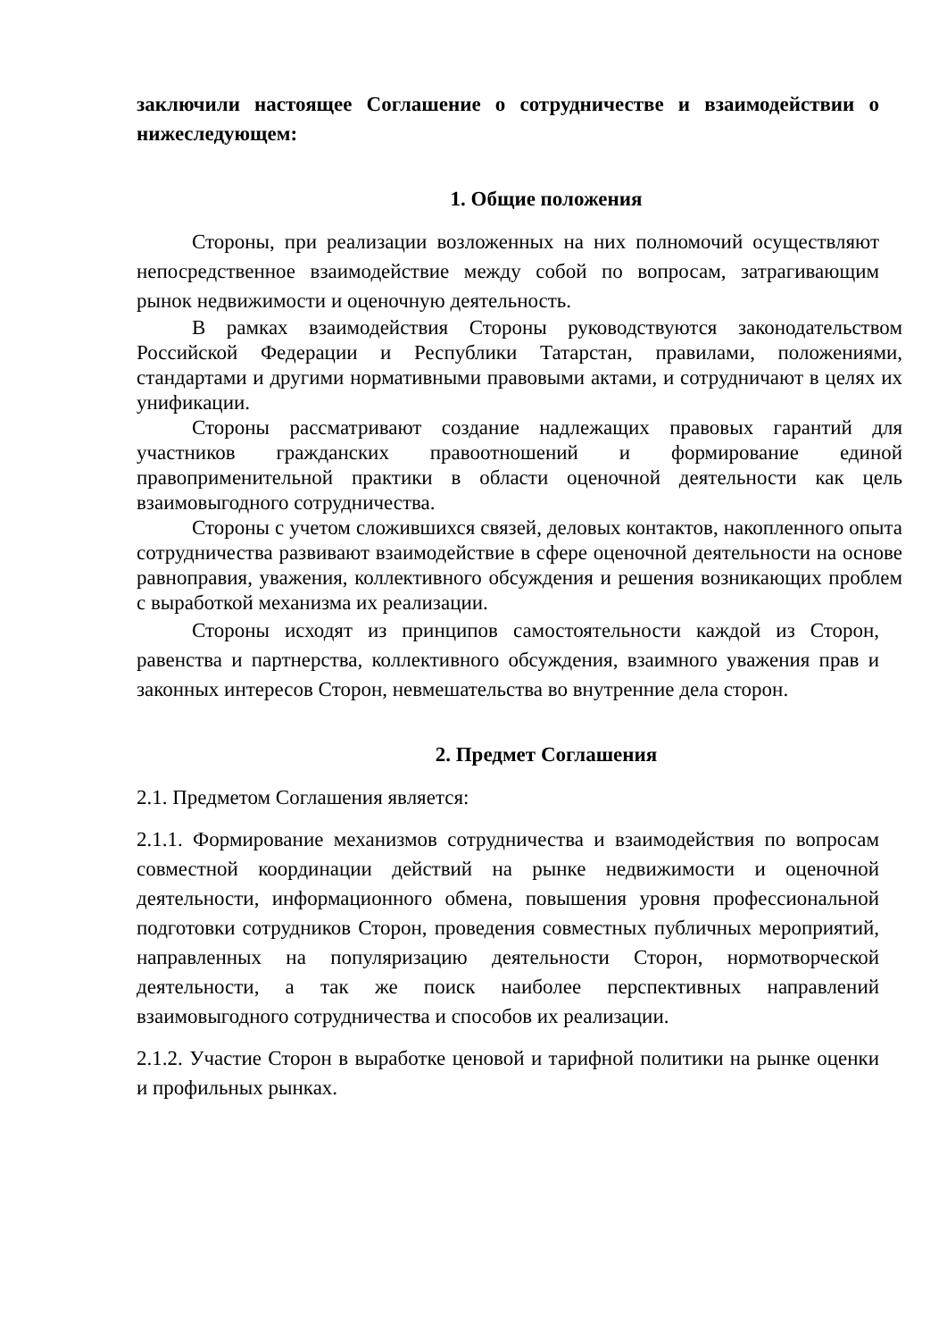заключили настоящее Соглашение о сотрудничестве и взаимодействии о нижеследующем:
1. Общие положения
Стороны, при реализации возложенных на них полномочий осуществляют непосредственное взаимодействие между собой по вопросам, затрагивающим рынок недвижимости и оценочную деятельность.
В рамках взаимодействия Стороны руководствуются законодательством Российской Федерации и Республики Татарстан, правилами, положениями, стандартами и другими нормативными правовыми актами, и сотрудничают в целях их унификации.
Стороны рассматривают создание надлежащих правовых гарантий для участников гражданских правоотношений и формирование единой правоприменительной практики в области оценочной деятельности как цель взаимовыгодного сотрудничества.
Стороны с учетом сложившихся связей, деловых контактов, накопленного опыта сотрудничества развивают взаимодействие в сфере оценочной деятельности на основе равноправия, уважения, коллективного обсуждения и решения возникающих проблем с выработкой механизма их реализации.
Стороны исходят из принципов самостоятельности каждой из Сторон, равенства и партнерства, коллективного обсуждения, взаимного уважения прав и законных интересов Сторон, невмешательства во внутренние дела сторон.
2. Предмет Соглашения
2.1. Предметом Соглашения является:
2.1.1. Формирование механизмов сотрудничества и взаимодействия по вопросам совместной координации действий на рынке недвижимости и оценочной деятельности, информационного обмена, повышения уровня профессиональной подготовки сотрудников Сторон, проведения совместных публичных мероприятий, направленных на популяризацию деятельности Сторон, нормотворческой деятельности, а так же поиск наиболее перспективных направлений взаимовыгодного сотрудничества и способов их реализации.
2.1.2. Участие Сторон в выработке ценовой и тарифной политики на рынке оценки и профильных рынках.